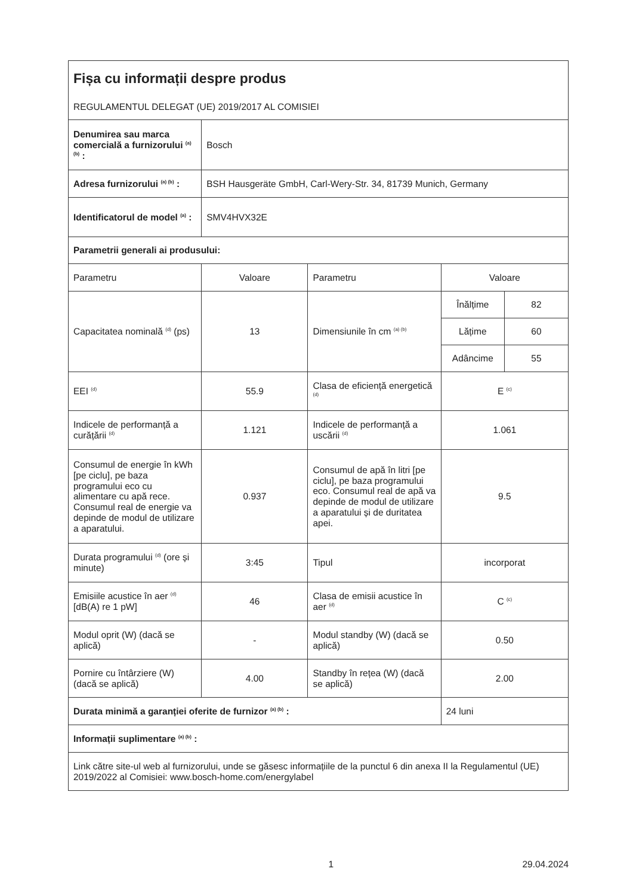| Fișa cu informații despre produs REGULAMENTUL DELEGAT (UE) 2019/2017 AL COMISIEI | | | | |
| Denumirea sau marca comercială a furnizorului <sup>(a) (b)</sup> : | Bosch | | | |
| Adresa furnizorului <sup>(a) (b)</sup> : | BSH Hausgeräte GmbH, Carl-Wery-Str. 34, 81739 Munich, Germany | | | |
| Identificatorul de model <sup>(a)</sup> : | SMV4HVX32E | | | |
| Parametrii generali ai produsului: | | | | |
| Parametru | Valoare | Parametru | Valoare | |
| Capacitatea nominală <sup>(d)</sup> (ps) | 13 | Dimensiunile în cm <sup>(a) (b)</sup> | Înălțime | 82 |
| | | | Lățime | 60 |
| | | | Adâncime | 55 |
| EEI <sup>(d)</sup> | 55.9 | Clasa de eficiență energetică <sup>(d)</sup> | E <sup>(c)</sup> | |
| Indicele de performanță a curățării <sup>(d)</sup> | 1.121 | Indicele de performanță a uscării <sup>(d)</sup> | 1.061 | |
| Consumul de energie în kWh [pe ciclu], pe baza programului eco cu alimentare cu apă rece. Consumul real de energie va depinde de modul de utilizare a aparatului. | 0.937 | Consumul de apă în litri [pe ciclu], pe baza programului eco. Consumul real de apă va depinde de modul de utilizare a aparatului și de duritatea apei. | 9.5 | |
| Durata programului <sup>(d)</sup> (ore și minute) | 3:45 | Tipul | incorporat | |
| Emisiile acustice în aer <sup>(d)</sup> [dB(A) re 1 pW] | 46 | Clasa de emisii acustice în aer <sup>(d)</sup> | C <sup>(c)</sup> | |
| Modul oprit (W) (dacă se aplică) | - | Modul standby (W) (dacă se aplică) | 0.50 | |
| Pornire cu întârziere (W) (dacă se aplică) | 4.00 | Standby în rețea (W) (dacă se aplică) | 2.00 | |
| Durata minimă a garanției oferite de furnizor <sup>(a) (b)</sup> : | | | 24 luni | |
| Informații suplimentare <sup>(a) (b)</sup> : | | | | |
| Link către site-ul web al furnizorului, unde se găsesc informațiile de la punctul 6 din anexa II la Regulamentul (UE) 2019/2022 al Comisiei: www.bosch-home.com/energylabel | | | | |
1 29.04.2024